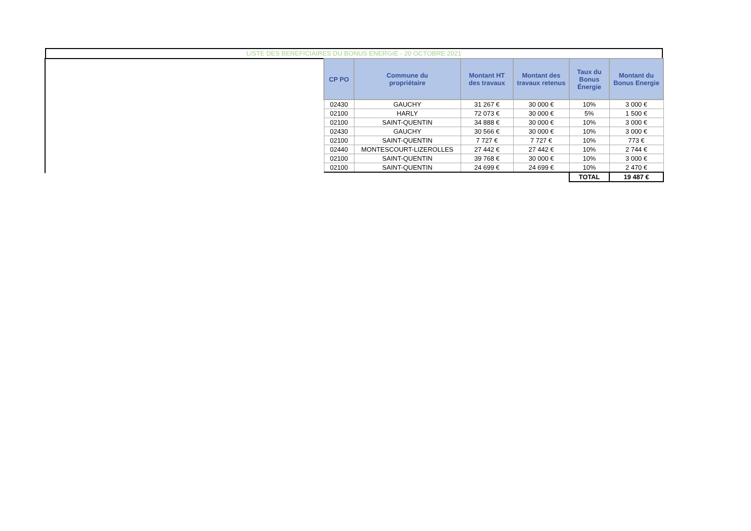LISTE DES BENEFICIAIRES DU BONUS ENERGIE - 20 OCTOBRE 2021
| CP PO | Commune du propriétaire | Montant HT des travaux | Montant des travaux retenus | Taux du Bonus Énergie | Montant du Bonus Energie |
| --- | --- | --- | --- | --- | --- |
| 02430 | GAUCHY | 31 267 € | 30 000 € | 10% | 3 000 € |
| 02100 | HARLY | 72 073 € | 30 000 € | 5% | 1 500 € |
| 02100 | SAINT-QUENTIN | 34 888 € | 30 000 € | 10% | 3 000 € |
| 02430 | GAUCHY | 30 566 € | 30 000 € | 10% | 3 000 € |
| 02100 | SAINT-QUENTIN | 7 727 € | 7 727 € | 10% | 773 € |
| 02440 | MONTESCOURT-LIZEROLLES | 27 442 € | 27 442 € | 10% | 2 744 € |
| 02100 | SAINT-QUENTIN | 39 768 € | 30 000 € | 10% | 3 000 € |
| 02100 | SAINT-QUENTIN | 24 699 € | 24 699 € | 10% | 2 470 € |
| | | | | TOTAL | 19 487 € |